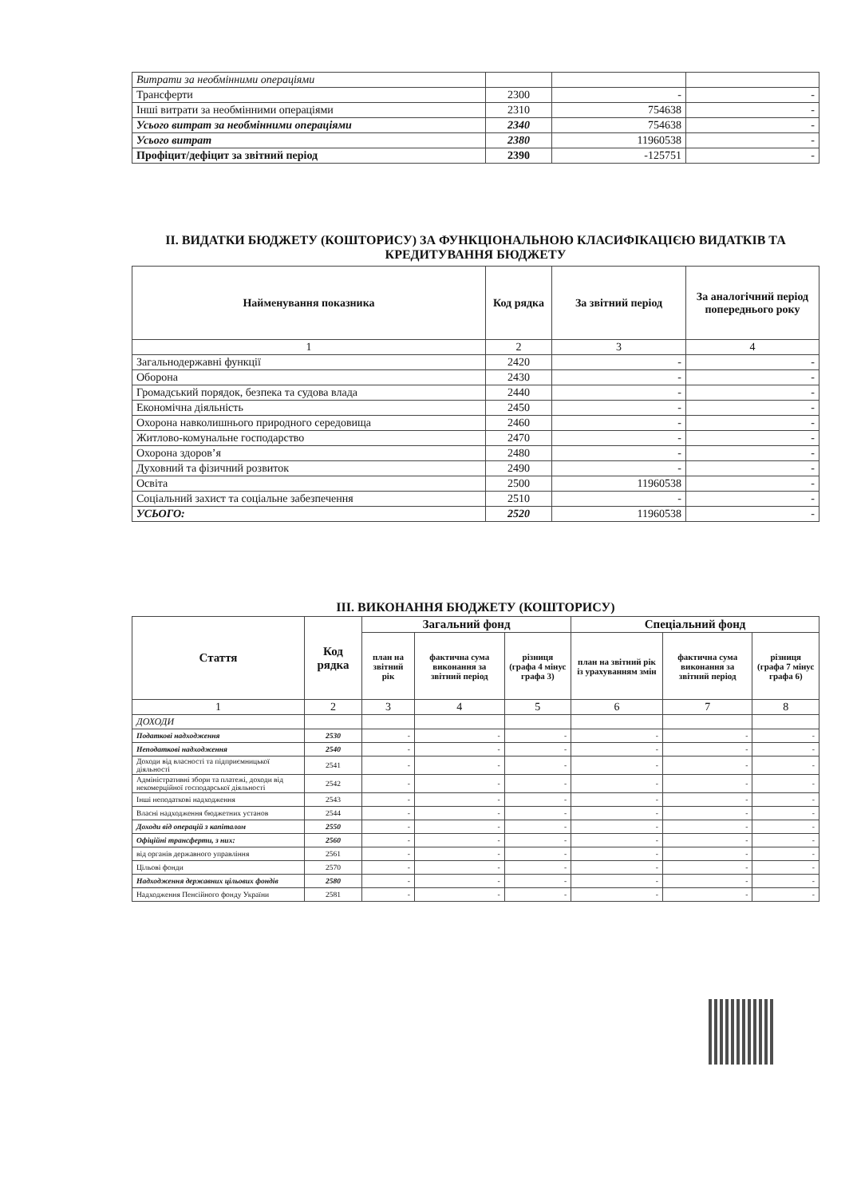| Витрати за необмінними операціями | | | |
| Трансферти | 2300 | - | - |
| Інші витрати за необмінними операціями | 2310 | 754638 | - |
| Усього витрат за необмінними операціями | 2340 | 754638 | - |
| Усього витрат | 2380 | 11960538 | - |
| Профіцит/дефіцит за звітний період | 2390 | -125751 | - |
ІІ. ВИДАТКИ БЮДЖЕТУ (КОШТОРИСУ) ЗА ФУНКЦІОНАЛЬНОЮ КЛАСИФІКАЦІЄЮ ВИДАТКІВ ТА КРЕДИТУВАННЯ БЮДЖЕТУ
| Найменування показника | Код рядка | За звітний період | За аналогічний період попереднього року |
| --- | --- | --- | --- |
| 1 | 2 | 3 | 4 |
| Загальнодержавні функції | 2420 | - | - |
| Оборона | 2430 | - | - |
| Громадський порядок, безпека та судова влада | 2440 | - | - |
| Економічна діяльність | 2450 | - | - |
| Охорона навколишнього природного середовища | 2460 | - | - |
| Житлово-комунальне господарство | 2470 | - | - |
| Охорона здоров’я | 2480 | - | - |
| Духовний та фізичний розвиток | 2490 | - | - |
| Освіта | 2500 | 11960538 | - |
| Соціальний захист та соціальне забезпечення | 2510 | - | - |
| УСЬОГО: | 2520 | 11960538 | - |
ІІІ. ВИКОНАННЯ БЮДЖЕТУ (КОШТОРИСУ)
| Стаття | Код рядка | Загальний фонд | | | Спеціальний фонд | | |
| --- | --- | --- | --- | --- | --- | --- | --- |
| | | план на звітний рік | фактична сума виконання за звітний період | різниця (графа 4 мінус графа 3) | план на звітний рік із урахуванням змін | фактична сума виконання за звітний період | різниця (графа 7 мінус графа 6) |
| 1 | 2 | 3 | 4 | 5 | 6 | 7 | 8 |
| ДОХОДИ | | | | | | | |
| Податкові надходження | 2530 | - | - | - | - | - | - |
| Неподаткові надходження | 2540 | - | - | - | - | - | - |
| Доходи від власності та підприємницької діяльності | 2541 | - | - | - | - | - | - |
| Адміністративні збори та платежі, доходи від некомерційної господарської діяльності | 2542 | - | - | - | - | - | - |
| Інші неподаткові надходження | 2543 | - | - | - | - | - | - |
| Власні надходження бюджетних установ | 2544 | - | - | - | - | - | - |
| Доходи від операцій з капіталом | 2550 | - | - | - | - | - | - |
| Офіційні трансферти, з них: | 2560 | - | - | - | - | - | - |
| від органів державного управління | 2561 | - | - | - | - | - | - |
| Цільові фонди | 2570 | - | - | - | - | - | - |
| Надходження державних цільових фондів | 2580 | - | - | - | - | - | - |
| Надходження Пенсійного фонду України | 2581 | - | - | - | - | - | - |